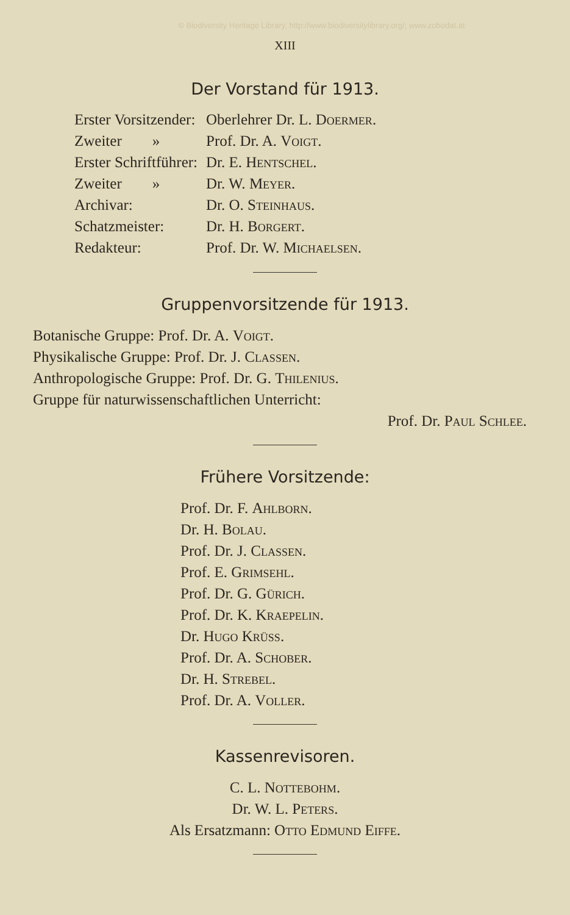© Biodiversity Heritage Library, http://www.biodiversitylibrary.org/; www.zobodat.at
XIII
Der Vorstand für 1913.
| Erster Vorsitzender: | Oberlehrer Dr. L. Doermer . |
| Zweiter » | Prof. Dr. A. Voigt . |
| Erster Schriftführer: | Dr. E. Hentschel . |
| Zweiter » | Dr. W. Meyer . |
| Archivar: | Dr. O. Steinhaus . |
| Schatzmeister: | Dr. H. Borgert . |
| Redakteur: | Prof. Dr. W. Michaelsen . |
Gruppenvorsitzende für 1913.
Botanische Gruppe: Prof. Dr. A. Voigt.
Physikalische Gruppe: Prof. Dr. J. Classen.
Anthropologische Gruppe: Prof. Dr. G. Thilenius.
Gruppe für naturwissenschaftlichen Unterricht:
Prof. Dr. Paul Schlee.
Frühere Vorsitzende:
Prof. Dr. F. Ahlborn.
Dr. H. Bolau.
Prof. Dr. J. Classen.
Prof. E. Grimsehl.
Prof. Dr. G. Gürich.
Prof. Dr. K. Kraepelin.
Dr. Hugo Krüss.
Prof. Dr. A. Schober.
Dr. H. Strebel.
Prof. Dr. A. Voller.
Kassenrevisoren.
C. L. Nottebohm.
Dr. W. L. Peters.
Als Ersatzmann: Otto Edmund Eiffe.